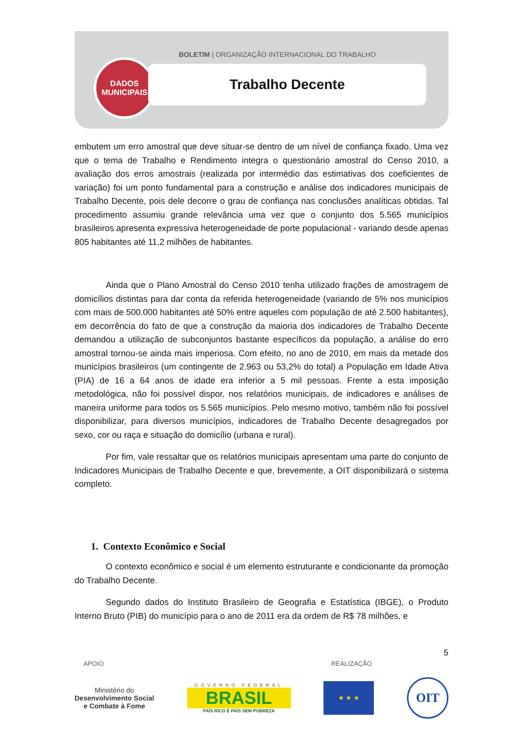BOLETIM | ORGANIZAÇÃO INTERNACIONAL DO TRABALHO
DADOS
MUNICIPAIS
Trabalho Decente
embutem um erro amostral que deve situar-se dentro de um nível de confiança fixado. Uma vez que o tema de Trabalho e Rendimento integra o questionário amostral do Censo 2010, a avaliação dos erros amostrais (realizada por intermédio das estimativas dos coeficientes de variação) foi um ponto fundamental para a construção e análise dos indicadores municipais de Trabalho Decente, pois dele decorre o grau de confiança nas conclusões analíticas obtidas. Tal procedimento assumiu grande relevância uma vez que o conjunto dos 5.565 municípios brasileiros apresenta expressiva heterogeneidade de porte populacional - variando desde apenas 805 habitantes até 11,2 milhões de habitantes.
Ainda que o Plano Amostral do Censo 2010 tenha utilizado frações de amostragem de domicílios distintas para dar conta da referida heterogeneidade (variando de 5% nos municípios com mais de 500.000 habitantes até 50% entre aqueles com população de até 2.500 habitantes), em decorrência do fato de que a construção da maioria dos indicadores de Trabalho Decente demandou a utilização de subconjuntos bastante específicos da população, a análise do erro amostral tornou-se ainda mais imperiosa. Com efeito, no ano de 2010, em mais da metade dos municípios brasileiros (um contingente de 2.963 ou 53,2% do total) a População em Idade Ativa (PIA) de 16 a 64 anos de idade era inferior a 5 mil pessoas. Frente a esta imposição metodológica, não foi possível dispor, nos relatórios municipais, de indicadores e análises de maneira uniforme para todos os 5.565 municípios. Pelo mesmo motivo, também não foi possível disponibilizar, para diversos municípios, indicadores de Trabalho Decente desagregados por sexo, cor ou raça e situação do domicílio (urbana e rural).
Por fim, vale ressaltar que os relatórios municipais apresentam uma parte do conjunto de Indicadores Municipais de Trabalho Decente e que, brevemente, a OIT disponibilizará o sistema completo.
1. Contexto Econômico e Social
O contexto econômico e social é um elemento estruturante e condicionante da promoção do Trabalho Decente.
Segundo dados do Instituto Brasileiro de Geografia e Estatística (IBGE), o Produto Interno Bruto (PIB) do município para o ano de 2011 era da ordem de R$ 78 milhões, e
5
APOIO REALIZAÇÃO
Ministério do
Desenvolvimento Social
e Combate à Fome
GOVERNO FEDERAL
BRASIL
PAÍS RICO É PAÍS SEM POBREZA
★ ★ ★
OIT